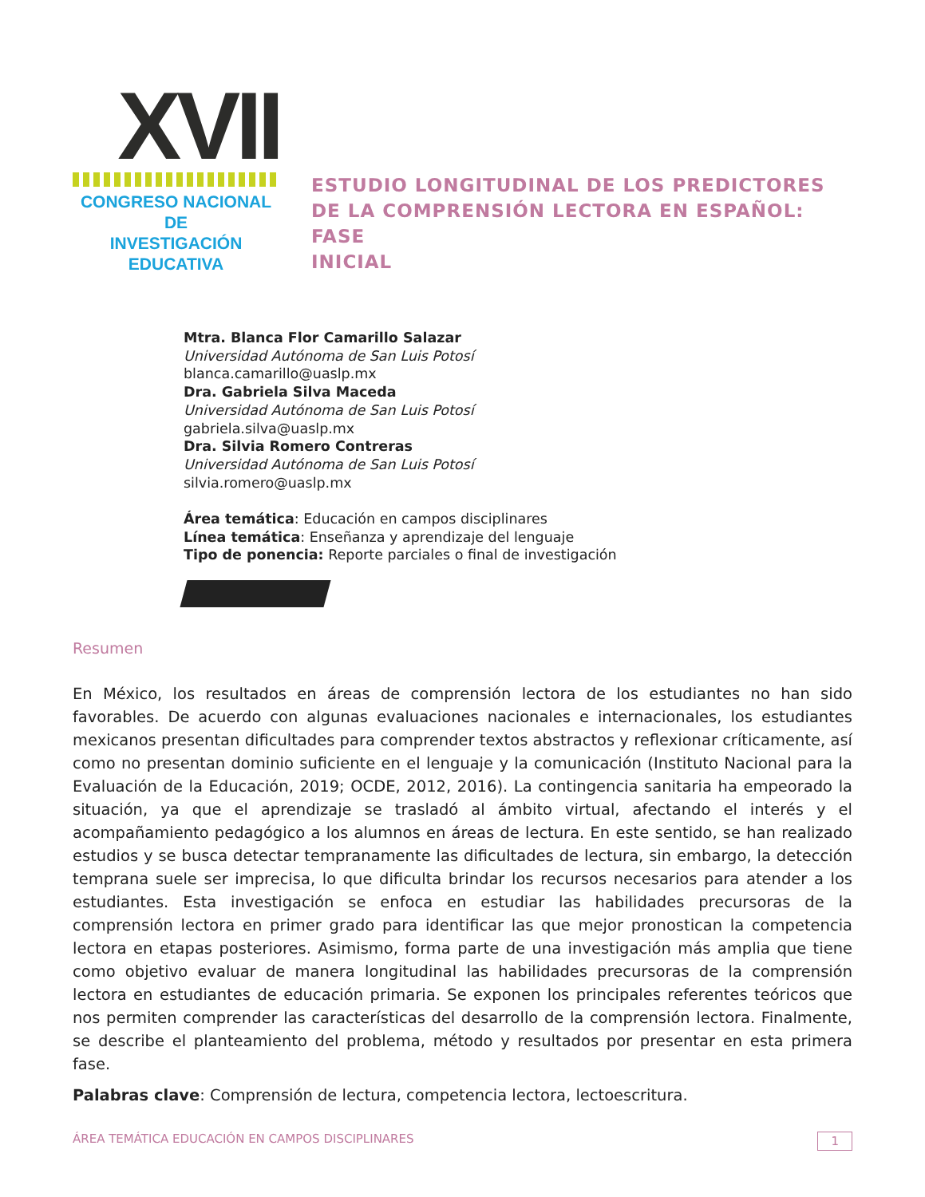XVII
CONGRESO NACIONAL DE
INVESTIGACIÓN EDUCATIVA
ESTUDIO LONGITUDINAL DE LOS PREDICTORES
DE LA COMPRENSIÓN LECTORA EN ESPAÑOL: FASE
INICIAL
Mtra. Blanca Flor Camarillo Salazar
Universidad Autónoma de San Luis Potosí
blanca.camarillo@uaslp.mx
Dra. Gabriela Silva Maceda
Universidad Autónoma de San Luis Potosí
gabriela.silva@uaslp.mx
Dra. Silvia Romero Contreras
Universidad Autónoma de San Luis Potosí
silvia.romero@uaslp.mx
Área temática: Educación en campos disciplinares
Línea temática: Enseñanza y aprendizaje del lenguaje
Tipo de ponencia: Reporte parciales o final de investigación
Resumen
En México, los resultados en áreas de comprensión lectora de los estudiantes no han sido favorables. De acuerdo con algunas evaluaciones nacionales e internacionales, los estudiantes mexicanos presentan dificultades para comprender textos abstractos y reflexionar críticamente, así como no presentan dominio suficiente en el lenguaje y la comunicación (Instituto Nacional para la Evaluación de la Educación, 2019; OCDE, 2012, 2016). La contingencia sanitaria ha empeorado la situación, ya que el aprendizaje se trasladó al ámbito virtual, afectando el interés y el acompañamiento pedagógico a los alumnos en áreas de lectura. En este sentido, se han realizado estudios y se busca detectar tempranamente las dificultades de lectura, sin embargo, la detección temprana suele ser imprecisa, lo que dificulta brindar los recursos necesarios para atender a los estudiantes. Esta investigación se enfoca en estudiar las habilidades precursoras de la comprensión lectora en primer grado para identificar las que mejor pronostican la competencia lectora en etapas posteriores. Asimismo, forma parte de una investigación más amplia que tiene como objetivo evaluar de manera longitudinal las habilidades precursoras de la comprensión lectora en estudiantes de educación primaria. Se exponen los principales referentes teóricos que nos permiten comprender las características del desarrollo de la comprensión lectora. Finalmente, se describe el planteamiento del problema, método y resultados por presentar en esta primera fase.
Palabras clave: Comprensión de lectura, competencia lectora, lectoescritura.
ÁREA TEMÁTICA EDUCACIÓN EN CAMPOS DISCIPLINARES 1